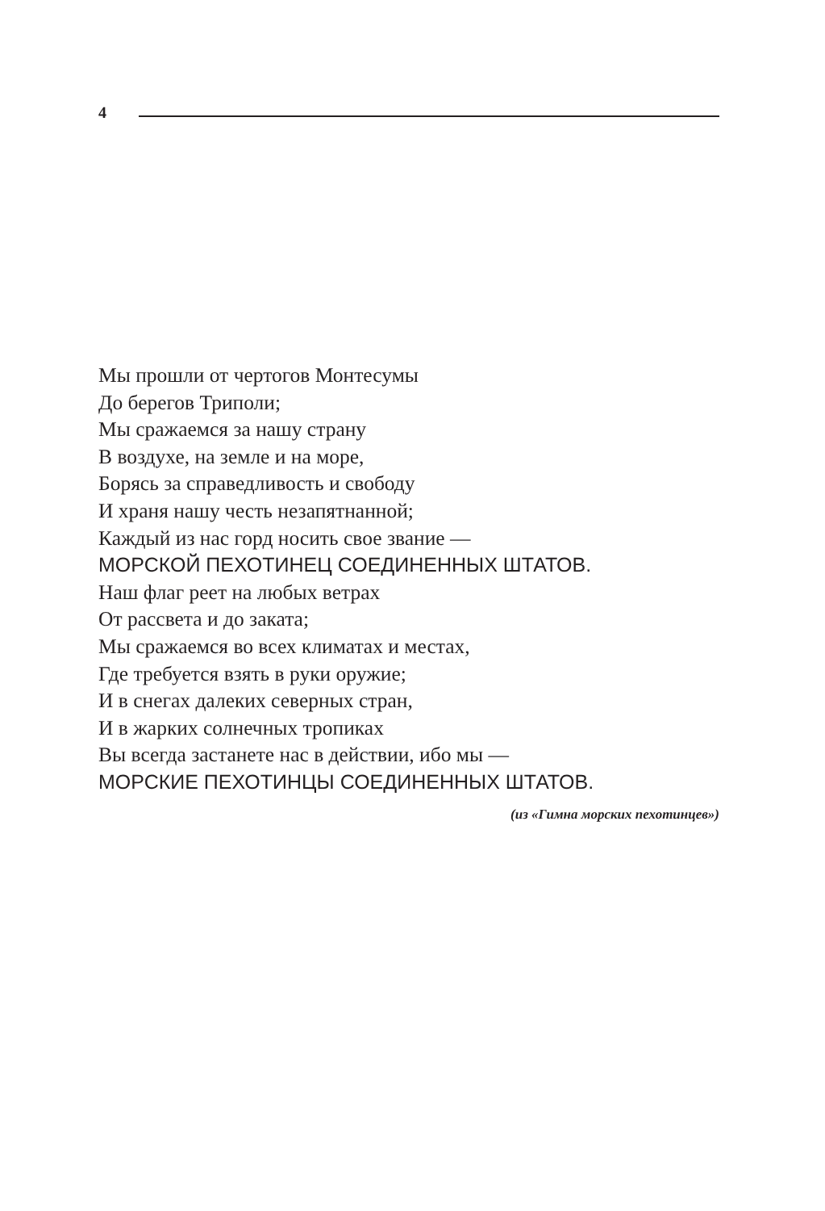4
Мы прошли от чертогов Монтесумы
До берегов Триполи;
Мы сражаемся за нашу страну
В воздухе, на земле и на море,
Борясь за справедливость и свободу
И храня нашу честь незапятнанной;
Каждый из нас горд носить свое звание —
МОРСКОЙ ПЕХОТИНЕЦ СОЕДИНЕННЫХ ШТАТОВ.
Наш флаг реет на любых ветрах
От рассвета и до заката;
Мы сражаемся во всех климатах и местах,
Где требуется взять в руки оружие;
И в снегах далеких северных стран,
И в жарких солнечных тропиках
Вы всегда застанете нас в действии, ибо мы —
МОРСКИЕ ПЕХОТИНЦЫ СОЕДИНЕННЫХ ШТАТОВ.
(из «Гимна морских пехотинцев»)